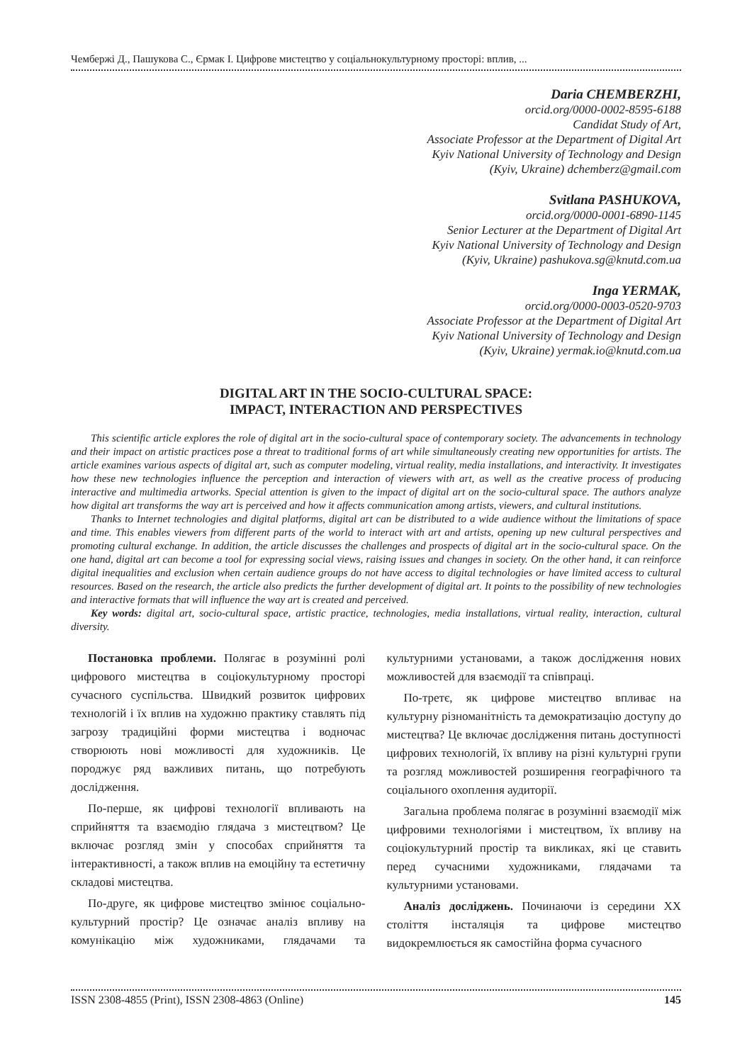Чембержі Д., Пашукова С., Єрмак І. Цифрове мистецтво у соціальнокультурному просторі: вплив, ...
Daria CHEMBERZHI,
orcid.org/0000-0002-8595-6188
Candidat Study of Art,
Associate Professor at the Department of Digital Art
Kyiv National University of Technology and Design
(Kyiv, Ukraine) dchemberz@gmail.com
Svitlana PASHUKOVA,
orcid.org/0000-0001-6890-1145
Senior Lecturer at the Department of Digital Art
Kyiv National University of Technology and Design
(Kyiv, Ukraine) pashukova.sg@knutd.com.ua
Inga YERMAK,
orcid.org/0000-0003-0520-9703
Associate Professor at the Department of Digital Art
Kyiv National University of Technology and Design
(Kyiv, Ukraine) yermak.io@knutd.com.ua
DIGITAL ART IN THE SOCIO-CULTURAL SPACE:
IMPACT, INTERACTION AND PERSPECTIVES
This scientific article explores the role of digital art in the socio-cultural space of contemporary society. The advancements in technology and their impact on artistic practices pose a threat to traditional forms of art while simultaneously creating new opportunities for artists. The article examines various aspects of digital art, such as computer modeling, virtual reality, media installations, and interactivity. It investigates how these new technologies influence the perception and interaction of viewers with art, as well as the creative process of producing interactive and multimedia artworks. Special attention is given to the impact of digital art on the socio-cultural space. The authors analyze how digital art transforms the way art is perceived and how it affects communication among artists, viewers, and cultural institutions.
Thanks to Internet technologies and digital platforms, digital art can be distributed to a wide audience without the limitations of space and time. This enables viewers from different parts of the world to interact with art and artists, opening up new cultural perspectives and promoting cultural exchange. In addition, the article discusses the challenges and prospects of digital art in the socio-cultural space. On the one hand, digital art can become a tool for expressing social views, raising issues and changes in society. On the other hand, it can reinforce digital inequalities and exclusion when certain audience groups do not have access to digital technologies or have limited access to cultural resources. Based on the research, the article also predicts the further development of digital art. It points to the possibility of new technologies and interactive formats that will influence the way art is created and perceived.
Key words: digital art, socio-cultural space, artistic practice, technologies, media installations, virtual reality, interaction, cultural diversity.
Постановка проблеми. Полягає в розумінні ролі цифрового мистецтва в соціокультурному просторі сучасного суспільства. Швидкий розвиток цифрових технологій і їх вплив на художню практику ставлять під загрозу традиційні форми мистецтва і водночас створюють нові можливості для художників. Це породжує ряд важливих питань, що потребують дослідження.
По-перше, як цифрові технології впливають на сприйняття та взаємодію глядача з мистецтвом? Це включає розгляд змін у способах сприйняття та інтерактивності, а також вплив на емоційну та естетичну складові мистецтва.
По-друге, як цифрове мистецтво змінює соціально-культурний простір? Це означає аналіз впливу на комунікацію між художниками, глядачами та культурними установами, а також дослідження нових можливостей для взаємодії та співпраці.
По-третє, як цифрове мистецтво впливає на культурну різноманітність та демократизацію доступу до мистецтва? Це включає дослідження питань доступності цифрових технологій, їх впливу на різні культурні групи та розгляд можливостей розширення географічного та соціального охоплення аудиторії.
Загальна проблема полягає в розумінні взаємодії між цифровими технологіями і мистецтвом, їх впливу на соціокультурний простір та викликах, які це ставить перед сучасними художниками, глядачами та культурними установами.
Аналіз досліджень. Починаючи із середини XX століття інсталяція та цифрове мистецтво видокремлюється як самостійна форма сучасного
ISSN 2308-4855 (Print), ISSN 2308-4863 (Online) 145